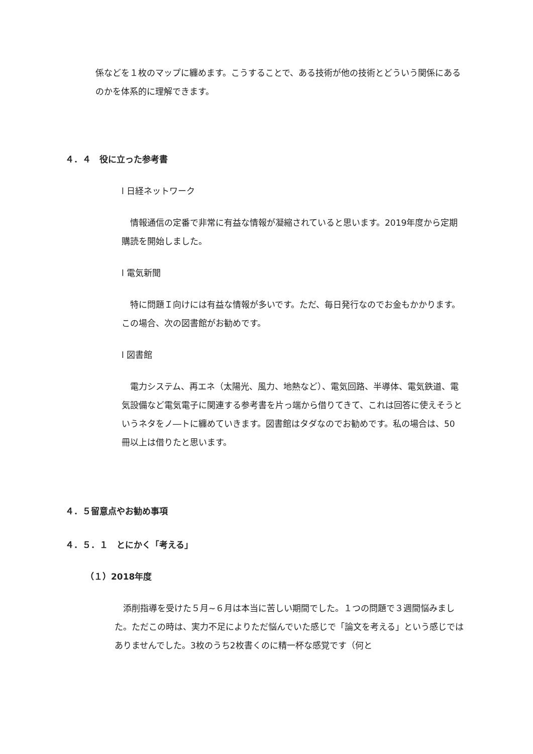係などを１枚のマップに纏めます。こうすることで、ある技術が他の技術とどういう関係にあるのかを体系的に理解できます。
４．４　役に立った参考書
l 日経ネットワーク
　情報通信の定番で非常に有益な情報が凝縮されていると思います。2019年度から定期購読を開始しました。
l 電気新聞
　特に問題Ｉ向けには有益な情報が多いです。ただ、毎日発行なのでお金もかかります。この場合、次の図書館がお勧めです。
l 図書館
　電力システム、再エネ（太陽光、風力、地熱など）、電気回路、半導体、電気鉄道、電気設備など電気電子に関連する参考書を片っ端から借りてきて、これは回答に使えそうというネタをノ―トに纏めていきます。図書館はタダなのでお勧めです。私の場合は、50冊以上は借りたと思います。
４．５留意点やお勧め事項
４．５．１　とにかく「考える」
（１）2018年度
　添削指導を受けた５月~６月は本当に苦しい期間でした。１つの問題で３週間悩みました。ただこの時は、実力不足によりただ悩んでいた感じで「論文を考える」という感じではありませんでした。3枚のうち2枚書くのに精一杯な感覚です（何と